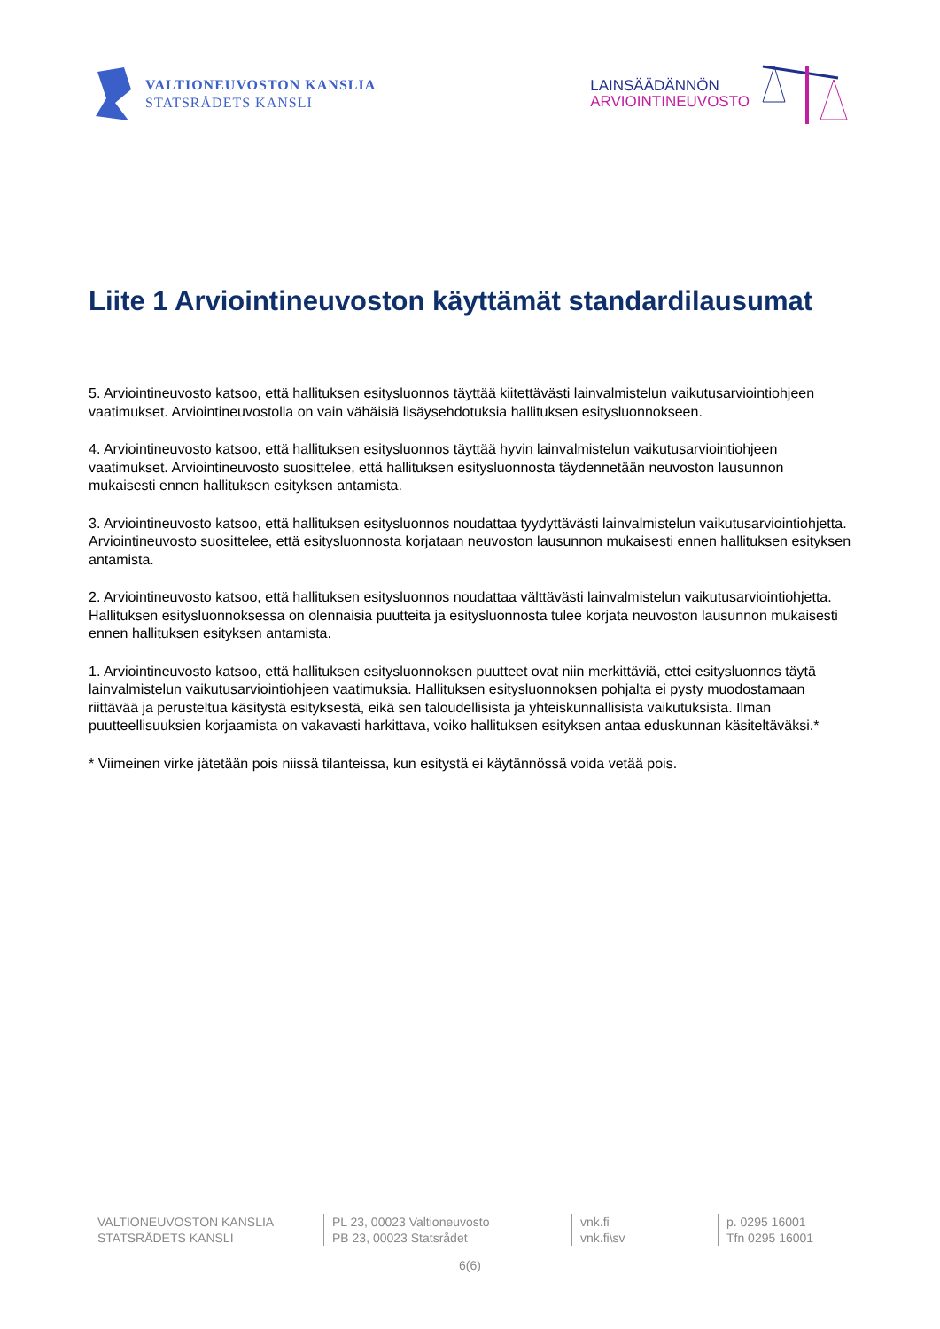VALTIONEUVOSTON KANSLIA
STATSRÅDETS KANSLI
LAINSÄÄDÄNNÖN
ARVIOINTINEUVOSTO
Liite 1 Arviointineuvoston käyttämät standardilausumat
5. Arviointineuvosto katsoo, että hallituksen esitysluonnos täyttää kiitettävästi lainvalmistelun vaikutusarviointiohjeen vaatimukset. Arviointineuvostolla on vain vähäisiä lisäysehdotuksia hallituksen esitysluonnokseen.
4. Arviointineuvosto katsoo, että hallituksen esitysluonnos täyttää hyvin lainvalmistelun vaikutusarviointiohjeen vaatimukset. Arviointineuvosto suosittelee, että hallituksen esitysluonnosta täydennetään neuvoston lausunnon mukaisesti ennen hallituksen esityksen antamista.
3. Arviointineuvosto katsoo, että hallituksen esitysluonnos noudattaa tyydyttävästi lainvalmistelun vaikutusarviointiohjetta. Arviointineuvosto suosittelee, että esitysluonnosta korjataan neuvoston lausunnon mukaisesti ennen hallituksen esityksen antamista.
2. Arviointineuvosto katsoo, että hallituksen esitysluonnos noudattaa välttävästi lainvalmistelun vaikutusarviointiohjetta. Hallituksen esitysluonnoksessa on olennaisia puutteita ja esitysluonnosta tulee korjata neuvoston lausunnon mukaisesti ennen hallituksen esityksen antamista.
1. Arviointineuvosto katsoo, että hallituksen esitysluonnoksen puutteet ovat niin merkittäviä, ettei esitysluonnos täytä lainvalmistelun vaikutusarviointiohjeen vaatimuksia. Hallituksen esitysluonnoksen pohjalta ei pysty muodostamaan riittävää ja perusteltua käsitystä esityksestä, eikä sen taloudellisista ja yhteiskunnallisista vaikutuksista. Ilman puutteellisuuksien korjaamista on vakavasti harkittava, voiko hallituksen esityksen antaa eduskunnan käsiteltäväksi.*
* Viimeinen virke jätetään pois niissä tilanteissa, kun esitystä ei käytännössä voida vetää pois.
VALTIONEUVOSTON KANSLIA
STATSRÅDETS KANSLI
PL 23, 00023 Valtioneuvosto
PB 23, 00023 Statsrådet
vnk.fi
vnk.fi\sv
p. 0295 16001
Tfn 0295 16001
6(6)